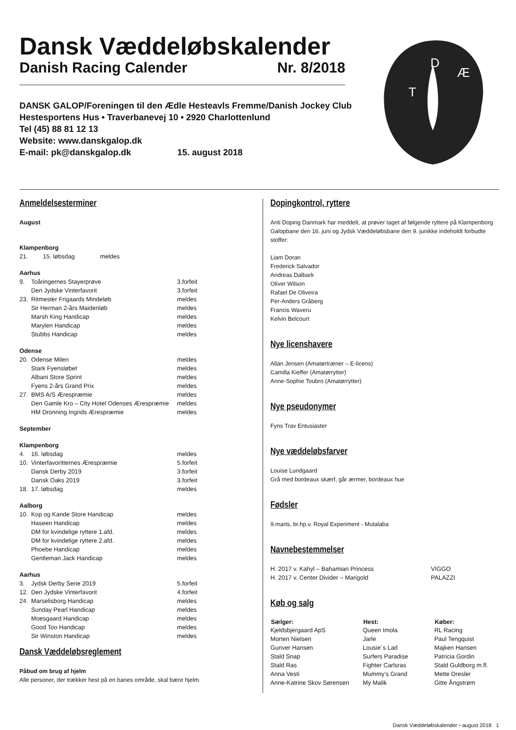Dansk Væddeløbskalender
Danish Racing Calender Nr. 8/2018
DANSK GALOP/Foreningen til den Ædle Hesteavls Fremme/Danish Jockey Club
Hestesportens Hus • Traverbanevej 10 • 2920 Charlottenlund
Tel (45) 88 81 12 13
Website: www.danskgalop.dk
E-mail: pk@danskgalop.dk 15. august 2018
T
D
Æ
Anmeldelsesterminer
| August | | |
| Klampenborg | | |
| 21. | 15. løbsdag meldes | |
| Aarhus | | |
| 9. | Toåringernes Stayerprøve | 3.forfeit |
| | Den Jydske Vinterfavorit | 3.forfeit |
| 23. | Ritmester Frigaards Mindeløb | meldes |
| | Sir Herman 2-års Maidenløb | meldes |
| | Marsh King Handicap | meldes |
| | Marylen Handicap | meldes |
| | Stubbs Handicap | meldes |
| Odense | | |
| 20. | Odense Milen | meldes |
| | Stark Fyensløbet | meldes |
| | Albani Store Sprint | meldes |
| | Fyens 2-års Grand Prix | meldes |
| 27. | BMS A/S Ærespræmie | meldes |
| | Den Gamle Kro – City Hotel Odenses Ærespræmie | meldes |
| | HM Dronning Ingrids Ærespræmie | meldes |
| September | | |
| Klampenborg | | |
| 4. | 16. løbsdag | meldes |
| 10. | Vinterfavoritternes Ærespræmie | 5.forfeit |
| | Dansk Derby 2019 | 3.forfeit |
| | Dansk Oaks 2019 | 3.forfeit |
| 18. | 17. løbsdag | meldes |
| Aalborg | | |
| 10. | Kop og Kande Store Handicap | meldes |
| | Haseen Handicap | meldes |
| | DM for kvindelige ryttere 1.afd. | meldes |
| | DM for kvindelige ryttere 2.afd. | meldes |
| | Phoebe Handicap | meldes |
| | Gentleman Jack Handicap | meldes |
| Aarhus | | |
| 3. | Jydsk Derby Serie 2019 | 5.forfeit |
| 12. | Den Jydske Vinterfavorit | 4.forfeit |
| 24. | Marselisborg Handicap | meldes |
| | Sunday Pearl Handicap | meldes |
| | Moesgaard Handicap | meldes |
| | Good Too Handicap | meldes |
| | Sir Winston Handicap | meldes |
Dansk Væddeløbsreglement
Påbud om brug af hjelm
Alle personer, der trækker hest på en banes område, skal bære hjelm.
Dopingkontrol, ryttere
Anti Doping Danmark har meddelt, at prøver taget af følgende ryttere på Klampenborg Galopbane den 16. juni og Jydsk Væddeløbsbane den 9. junikke indeholdt forbudte stoffer:
Liam Doran
Frederick Salvador
Andreas Dalbark
Oliver Wilson
Rafael De Oliveira
Per-Anders Gråberg
Francis Waveru
Kelvin Belcourt
Nye licenshavere
Allan Jensen (Amatørtræner – E-licens)
Camilla Kieffer (Amatørrytter)
Anne-Sophie Toubro (Amatørrytter)
Nye pseudonymer
Fyns Trav Entusiaster
Nye væddeløbsfarver
Louise Lundgaard
Grå med bordeaux skærf, går ærmer, bordeaux hue
Fødsler
9.marts, br.hp.v. Royal Experiment - Mutalaba
Navnebestemmelser
| H. 2017 v. Kahyl – Bahamian Princess | VIGGO |
| H. 2017 v. Center Divider – Marigold | PALAZZI |
Køb og salg
| Sælger: | Hest: | Køber: |
| --- | --- | --- |
| Kjeldsbjergaard ApS | Queen Imola | RL Racing |
| Morten Nielsen | Jarle | Paul Tengquist |
| Gunver Hansen | Lousie´s Lad | Majken Hansen |
| Stald Snap | Surfers Paradise | Patricia Gordin |
| Stald Ras | Fighter Carlsras | Stald Guldborg m.fl. |
| Anna Vesti | Mummy’s Grand | Mette Dresler |
| Anne-Katrine Skov Sørensen | My Malik | Gitte Ångstrøm |
Dansk Væddeløbskalender • august 2018 1